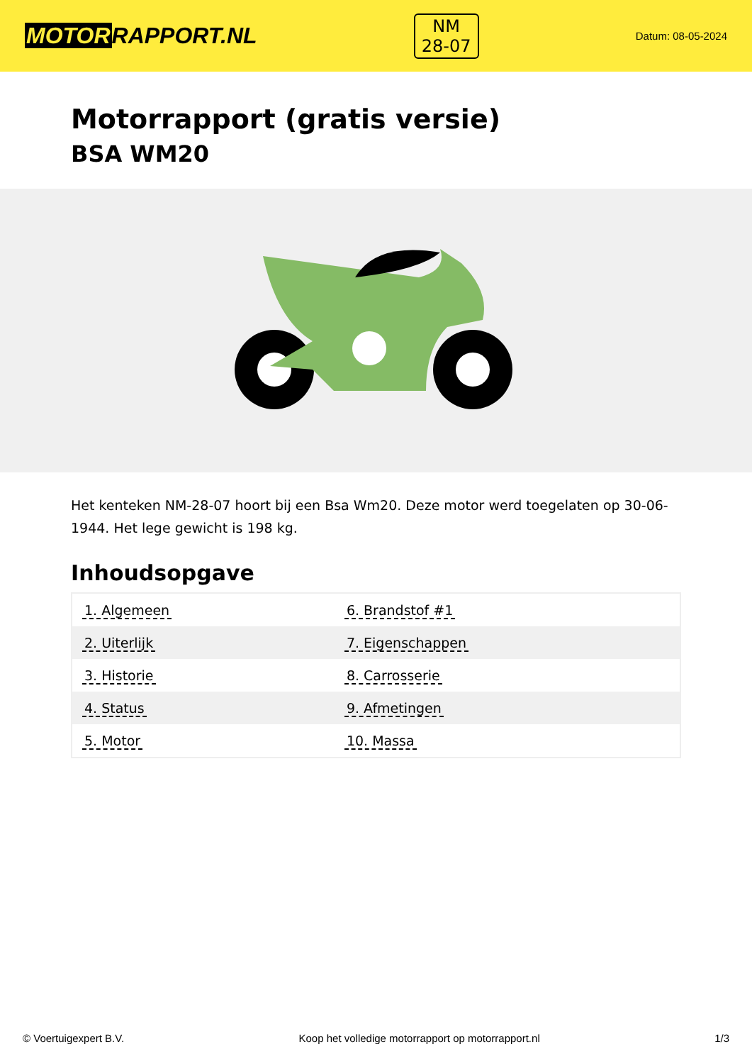MOTORRAPPORT.NL
NM
28-07
Datum: 08-05-2024
Motorrapport (gratis versie)
BSA WM20
Het kenteken NM-28-07 hoort bij een Bsa Wm20. Deze motor werd toegelaten op 30-06-1944. Het lege gewicht is 198 kg.
Inhoudsopgave
| 1. Algemeen | 6. Brandstof #1 |
| 2. Uiterlijk | 7. Eigenschappen |
| 3. Historie | 8. Carrosserie |
| 4. Status | 9. Afmetingen |
| 5. Motor | 10. Massa |
© Voertuigexpert B.V. Koop het volledige motorrapport op motorrapport.nl 1/3